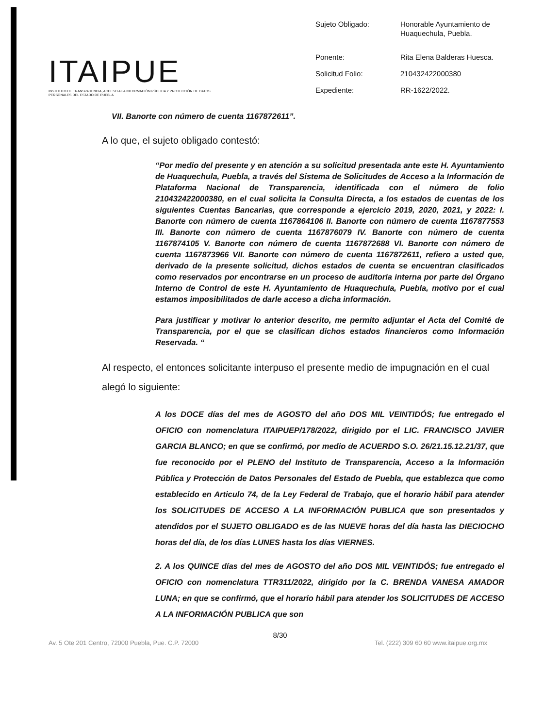ITAIPUE
INSTITUTO DE TRANSPARENCIA, ACCESO A LA INFORMACIÓN PÚBLICA Y PROTECCIÓN DE DATOS PERSONALES DEL ESTADO DE PUEBLA
| Sujeto Obligado: | Honorable Ayuntamiento de Huaquechula, Puebla. |
| Ponente: | Rita Elena Balderas Huesca. |
| Solicitud Folio: | 210432422000380 |
| Expediente: | RR-1622/2022. |
VII. Banorte con número de cuenta 1167872611”.
A lo que, el sujeto obligado contestó:
“Por medio del presente y en atención a su solicitud presentada ante este H. Ayuntamiento de Huaquechula, Puebla, a través del Sistema de Solicitudes de Acceso a la Información de Plataforma Nacional de Transparencia, identificada con el número de folio 210432422000380, en el cual solicita la Consulta Directa, a los estados de cuentas de los siguientes Cuentas Bancarias, que corresponde a ejercicio 2019, 2020, 2021, y 2022: I. Banorte con número de cuenta 1167864106 II. Banorte con número de cuenta 1167877553 III. Banorte con número de cuenta 1167876079 IV. Banorte con número de cuenta 1167874105 V. Banorte con número de cuenta 1167872688 VI. Banorte con número de cuenta 1167873966 VII. Banorte con número de cuenta 1167872611, refiero a usted que, derivado de la presente solicitud, dichos estados de cuenta se encuentran clasificados como reservados por encontrarse en un proceso de auditoria interna por parte del Órgano Interno de Control de este H. Ayuntamiento de Huaquechula, Puebla, motivo por el cual estamos imposibilitados de darle acceso a dicha información.
Para justificar y motivar lo anterior descrito, me permito adjuntar el Acta del Comité de Transparencia, por el que se clasifican dichos estados financieros como Información Reservada. “
Al respecto, el entonces solicitante interpuso el presente medio de impugnación en el cual alegó lo siguiente:
A los DOCE días del mes de AGOSTO del año DOS MIL VEINTIDÓS; fue entregado el OFICIO con nomenclatura ITAIPUEP/178/2022, dirigido por el LIC. FRANCISCO JAVIER GARCIA BLANCO; en que se confirmó, por medio de ACUERDO S.O. 26/21.15.12.21/37, que fue reconocido por el PLENO del Instituto de Transparencia, Acceso a la Información Pública y Protección de Datos Personales del Estado de Puebla, que establezca que como establecido en Articulo 74, de la Ley Federal de Trabajo, que el horario hábil para atender los SOLICITUDES DE ACCESO A LA INFORMACIÓN PUBLICA que son presentados y atendidos por el SUJETO OBLIGADO es de las NUEVE horas del día hasta las DIECIOCHO horas del día, de los días LUNES hasta los días VIERNES.
2. A los QUINCE días del mes de AGOSTO del año DOS MIL VEINTIDÓS; fue entregado el OFICIO con nomenclatura TTR311/2022, dirigido por la C. BRENDA VANESA AMADOR LUNA; en que se confirmó, que el horario hábil para atender los SOLICITUDES DE ACCESO A LA INFORMACIÓN PUBLICA que son
8/30
Av. 5 Ote 201 Centro, 72000 Puebla, Pue. C.P. 72000 Tel. (222) 309 60 60 www.itaipue.org.mx